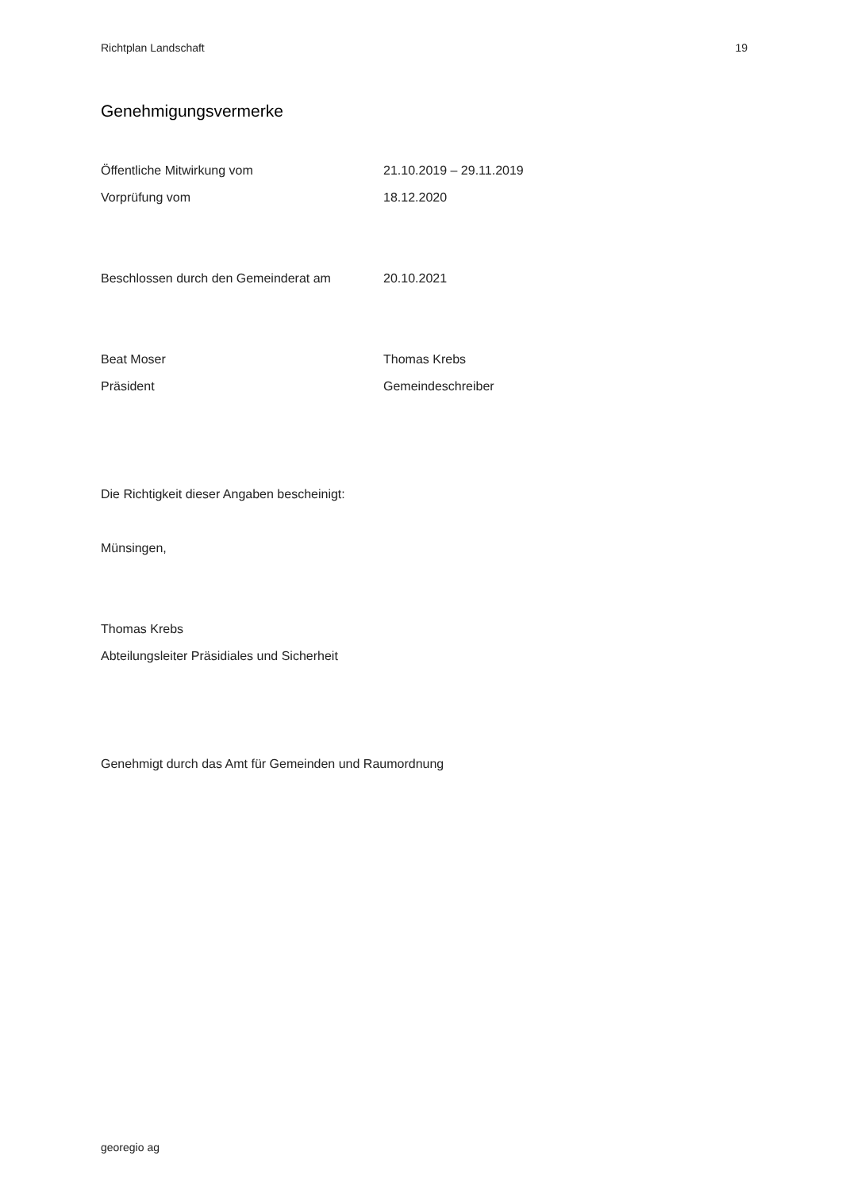Richtplan Landschaft 19
Genehmigungsvermerke
Öffentliche Mitwirkung vom 21.10.2019 – 29.11.2019
Vorprüfung vom 18.12.2020
Beschlossen durch den Gemeinderat am 20.10.2021
Beat Moser Thomas Krebs
Präsident Gemeindeschreiber
Die Richtigkeit dieser Angaben bescheinigt:
Münsingen,
Thomas Krebs
Abteilungsleiter Präsidiales und Sicherheit
Genehmigt durch das Amt für Gemeinden und Raumordnung
georegio ag